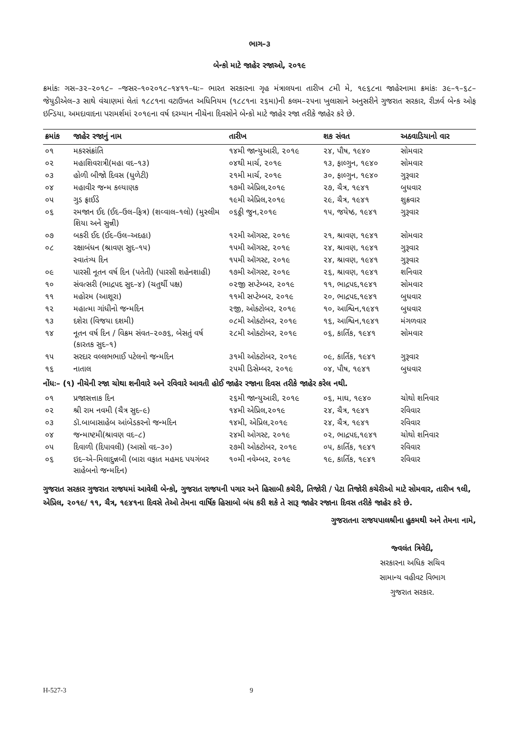ભાગ–૩
બેન્કો માટે જાહેર રજાઓ, ૨૦૧૯
ક્રમાંકઃ ગસ–૩૨–૨૦૧૮– –જસર–૧૦૨૦૧૮–૧૪૧૧–ઘઃ– ભારત સરકારના ગૃહ મંત્રાલયના તારીખ ૮મી મે, ૧૯૬૮ના જાહેરનામા ક્રમાંકઃ ૩૯–૧–૬૮–જેયુડીએલ–૩ સાથે વંચાણમાં લેતાં ૧૮૮૧ના વટાઉખત અધિનિયમ (૧૮૮૧ના ૨૬મા)ની કલમ–૨૫ના ખુલાસાને અનુસરીને ગુજરાત સરકાર, રીઝર્વ બેન્ક ઓફ ઇન્ડિયા, અમદાવાદના પરામર્શમાં ૨૦૧૯ના વર્ષ દરમ્યાન નીચેના દિવસોને બેન્કો માટે જાહેર રજા તરીકે જાહેર કરે છે.
| ક્રમાંક | જાહેર રજાનું નામ | તારીખ | શક સંવત | અઠવાડિયાનો વાર |
| --- | --- | --- | --- | --- |
| ૦૧ | મકરસંક્રાંતિ | ૧૪મી જાન્યુઆરી, ૨૦૧૯ | ૨૪, પૌષ, ૧૯૪૦ | સોમવાર |
| ૦૨ | મહાશિવરાત્રી(મહા વદ–૧૩) | ૦૪થી માર્ચ, ૨૦૧૯ | ૧૩, ફાલ્ગુન, ૧૯૪૦ | સોમવાર |
| ૦૩ | હોળી બીજો દિવસ (ધુળેટી) | ૨૧મી માર્ચ, ૨૦૧૯ | ૩૦, ફાલ્ગુન, ૧૯૪૦ | ગુરૂવાર |
| ૦૪ | મહાવીર જન્મ કલ્યાણક | ૧૭મી એપ્રિલ,૨૦૧૯ | ૨૭, ચૈત્ર, ૧૯૪૧ | બુધવાર |
| ૦૫ | ગુડ ફ્રાઈડે | ૧૯મી એપ્રિલ,૨૦૧૯ | ૨૯, ચૈત્ર, ૧૯૪૧ | શુક્રવાર |
| ૦૬ | રમજાન ઈદ (ઈદ–ઉલ–ફિત્ર) (શવ્વાલ–૧લો) (મુસ્લીમ શિયા અને સુન્ની) | ૦૬ઠ્ઠી જુન,૨૦૧૯ | ૧૫, જયેષ્ઠ, ૧૯૪૧ | ગુરૂવાર |
| ૦૭ | બકરી ઈદ (ઈદ–ઉલ–અદહા) | ૧૨મી ઑગસ્ટ, ૨૦૧૯ | ૨૧, શ્રાવણ, ૧૯૪૧ | સોમવાર |
| ૦૮ | રક્ષાબંધન (શ્રાવણ સુદ–૧૫) | ૧૫મી ઑગસ્ટ, ૨૦૧૯ | ૨૪, શ્રાવણ, ૧૯૪૧ | ગુરૂવાર |
| | સ્વાતંત્ર્ય દિન | ૧૫મી ઑગસ્ટ, ૨૦૧૯ | ૨૪, શ્રાવણ, ૧૯૪૧ | ગુરૂવાર |
| ૦૯ | પારસી નૂતન વર્ષ દિન (પતેતી) (પારસી શહેનશાહી) | ૧૭મી ઑગસ્ટ, ૨૦૧૯ | ૨૬, શ્રાવણ, ૧૯૪૧ | શનિવાર |
| ૧૦ | સંવત્સરી (ભાદ્રપદ સુદ–૪) (ચતુર્થી પક્ષ) | ૦૨જી સપ્ટેમ્બર, ૨૦૧૯ | ૧૧, ભાદ્રપદ,૧૯૪૧ | સોમવાર |
| ૧૧ | મહોરમ (આશૂરા) | ૧૧મી સપ્ટેમ્બર, ૨૦૧૯ | ૨૦, ભાદ્રપદ,૧૯૪૧ | બુધવાર |
| ૧૨ | મહાત્મા ગાંધીનો જન્મદિન | ૨જી, ઓક્ટોબર, ૨૦૧૯ | ૧૦, આશ્વિન,૧૯૪૧ | બુધવાર |
| ૧૩ | દશેરા (વિજયા દશમી) | ૦૮મી ઓક્ટોબર, ૨૦૧૯ | ૧૬, આશ્વિન,૧૯૪૧ | મંગળવાર |
| ૧૪ | નૂતન વર્ષ દિન / વિક્રમ સંવત–૨૦૭૬, બેસતું વર્ષ (કારતક સુદ–૧) | ૨૮મી ઓક્ટોબર, ૨૦૧૯ | ૦૬, કાર્તિક, ૧૯૪૧ | સોમવાર |
| ૧૫ | સરદાર વલ્લભભાઈ પટેલનો જન્મદિન | ૩૧મી ઓક્ટોબર, ૨૦૧૯ | ૦૯, કાર્તિક, ૧૯૪૧ | ગુરૂવાર |
| ૧૬ | નાતાલ | ૨૫મી ડિસેમ્બર, ૨૦૧૯ | ૦૪, પૌષ, ૧૯૪૧ | બુધવાર |
| નોંધઃ– (૧) નીચેની રજા ચોથા શનીવારે અને રવિવારે આવતી હોઈ જાહેર રજાના દિવસ તરીકે જાહેર કરેલ નથી. | | | | |
| ૦૧ | પ્રજાસત્તાક દિન | ૨૬મી જાન્યુઆરી, ૨૦૧૯ | ૦૬, માઘ, ૧૯૪૦ | ચોથો શનિવાર |
| ૦૨ | શ્રી રામ નવમી (ચૈત્ર સુદ–૯) | ૧૪મી એપ્રિલ,૨૦૧૯ | ૨૪, ચૈત્ર, ૧૯૪૧ | રવિવાર |
| ૦૩ | ડૉ.બાબાસાહેબ આંબેડકરનો જન્મદિન | ૧૪મી, એપ્રિલ,૨૦૧૯ | ૨૪, ચૈત્ર, ૧૯૪૧ | રવિવાર |
| ૦૪ | જન્માષ્ટમી(શ્રાવણ વદ–૮) | ૨૪મી ઓગસ્ટ, ૨૦૧૯ | ૦૨, ભાદ્રપદ,૧૯૪૧ | ચોથો શનિવાર |
| ૦૫ | દિવાળી (દિપાવલી) (આસો વદ–૩૦) | ૨૭મી ઓક્ટોબર, ૨૦૧૯ | ૦૫, કાર્તિક, ૧૯૪૧ | રવિવાર |
| ૦૬ | ઇદ–એ–મિલાદુન્નબી (બારા વફાત મહમદ પયગંબર સાહેબનો જન્મદિન) | ૧૦મી નવેમ્બર, ૨૦૧૯ | ૧૯, કાર્તિક, ૧૯૪૧ | રવિવાર |
ગુજરાત સરકાર ગુજરાત રાજયમાં આવેલી બેન્કો, ગુજરાત રાજયની પગાર અને હિસાબી કચેરી, તિજોરી / પેટા તિજોરી કચેરીઓ માટે સોમવાર, તારીખ ૧લી, એપ્રિલ, ૨૦૧૯/ ૧૧, ચૈત્ર, ૧૯૪૧ના દિવસે તેઓ તેમના વાર્ષિક હિસાબો બંધ કરી શકે તે સારૂ જાહેર રજાના દિવસ તરીકે જાહેર કરે છે.
ગુજરાતના રાજયપાલશ્રીના હુકમથી અને તેમના નામે,
જ્વલંત ત્રિવેદી,
સરકારના અધિક સચિવ
સામાન્ય વહીવટ વિભાગ
ગુજરાત સરકાર.
H-527-3 9